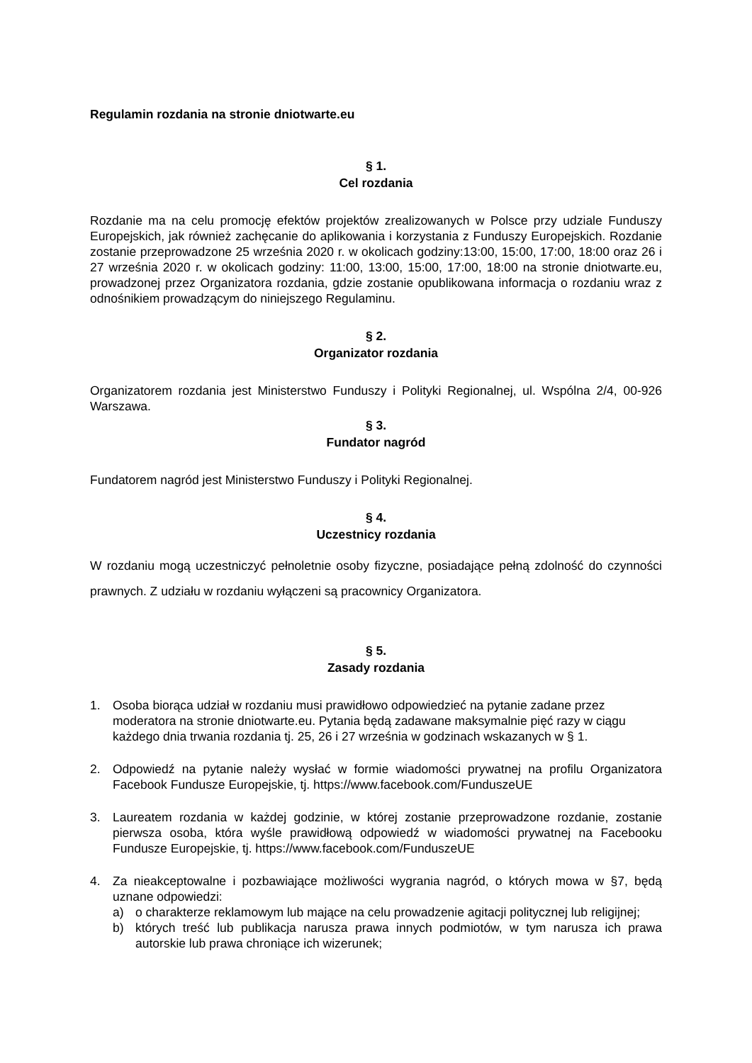Regulamin rozdania na stronie dniotwarte.eu
§ 1.
Cel rozdania
Rozdanie ma na celu promocję efektów projektów zrealizowanych w Polsce przy udziale Funduszy Europejskich, jak również zachęcanie do aplikowania i korzystania z Funduszy Europejskich. Rozdanie zostanie przeprowadzone 25 września 2020 r. w okolicach godziny:13:00, 15:00, 17:00, 18:00 oraz 26 i 27 września 2020 r. w okolicach godziny: 11:00, 13:00, 15:00, 17:00, 18:00 na stronie dniotwarte.eu, prowadzonej przez Organizatora rozdania, gdzie zostanie opublikowana informacja o rozdaniu wraz z odnośnikiem prowadzącym do niniejszego Regulaminu.
§ 2.
Organizator rozdania
Organizatorem rozdania jest Ministerstwo Funduszy i Polityki Regionalnej, ul. Wspólna 2/4, 00-926 Warszawa.
§ 3.
Fundator nagród
Fundatorem nagród jest Ministerstwo Funduszy i Polityki Regionalnej.
§ 4.
Uczestnicy rozdania
W rozdaniu mogą uczestniczyć pełnoletnie osoby fizyczne, posiadające pełną zdolność do czynności prawnych. Z udziału w rozdaniu wyłączeni są pracownicy Organizatora.
§ 5.
Zasady rozdania
1. Osoba biorąca udział w rozdaniu musi prawidłowo odpowiedzieć na pytanie zadane przez moderatora na stronie dniotwarte.eu. Pytania będą zadawane maksymalnie pięć razy w ciągu każdego dnia trwania rozdania tj. 25, 26 i 27 września w godzinach wskazanych w § 1.
2. Odpowiedź na pytanie należy wysłać w formie wiadomości prywatnej na profilu Organizatora Facebook Fundusze Europejskie, tj. https://www.facebook.com/FunduszeUE
3. Laureatem rozdania w każdej godzinie, w której zostanie przeprowadzone rozdanie, zostanie pierwsza osoba, która wyśle prawidłową odpowiedź w wiadomości prywatnej na Facebooku Fundusze Europejskie, tj. https://www.facebook.com/FunduszeUE
4. Za nieakceptowalne i pozbawiające możliwości wygrania nagród, o których mowa w §7, będą uznane odpowiedzi:
a) o charakterze reklamowym lub mające na celu prowadzenie agitacji politycznej lub religijnej;
b) których treść lub publikacja narusza prawa innych podmiotów, w tym narusza ich prawa autorskie lub prawa chroniące ich wizerunek;